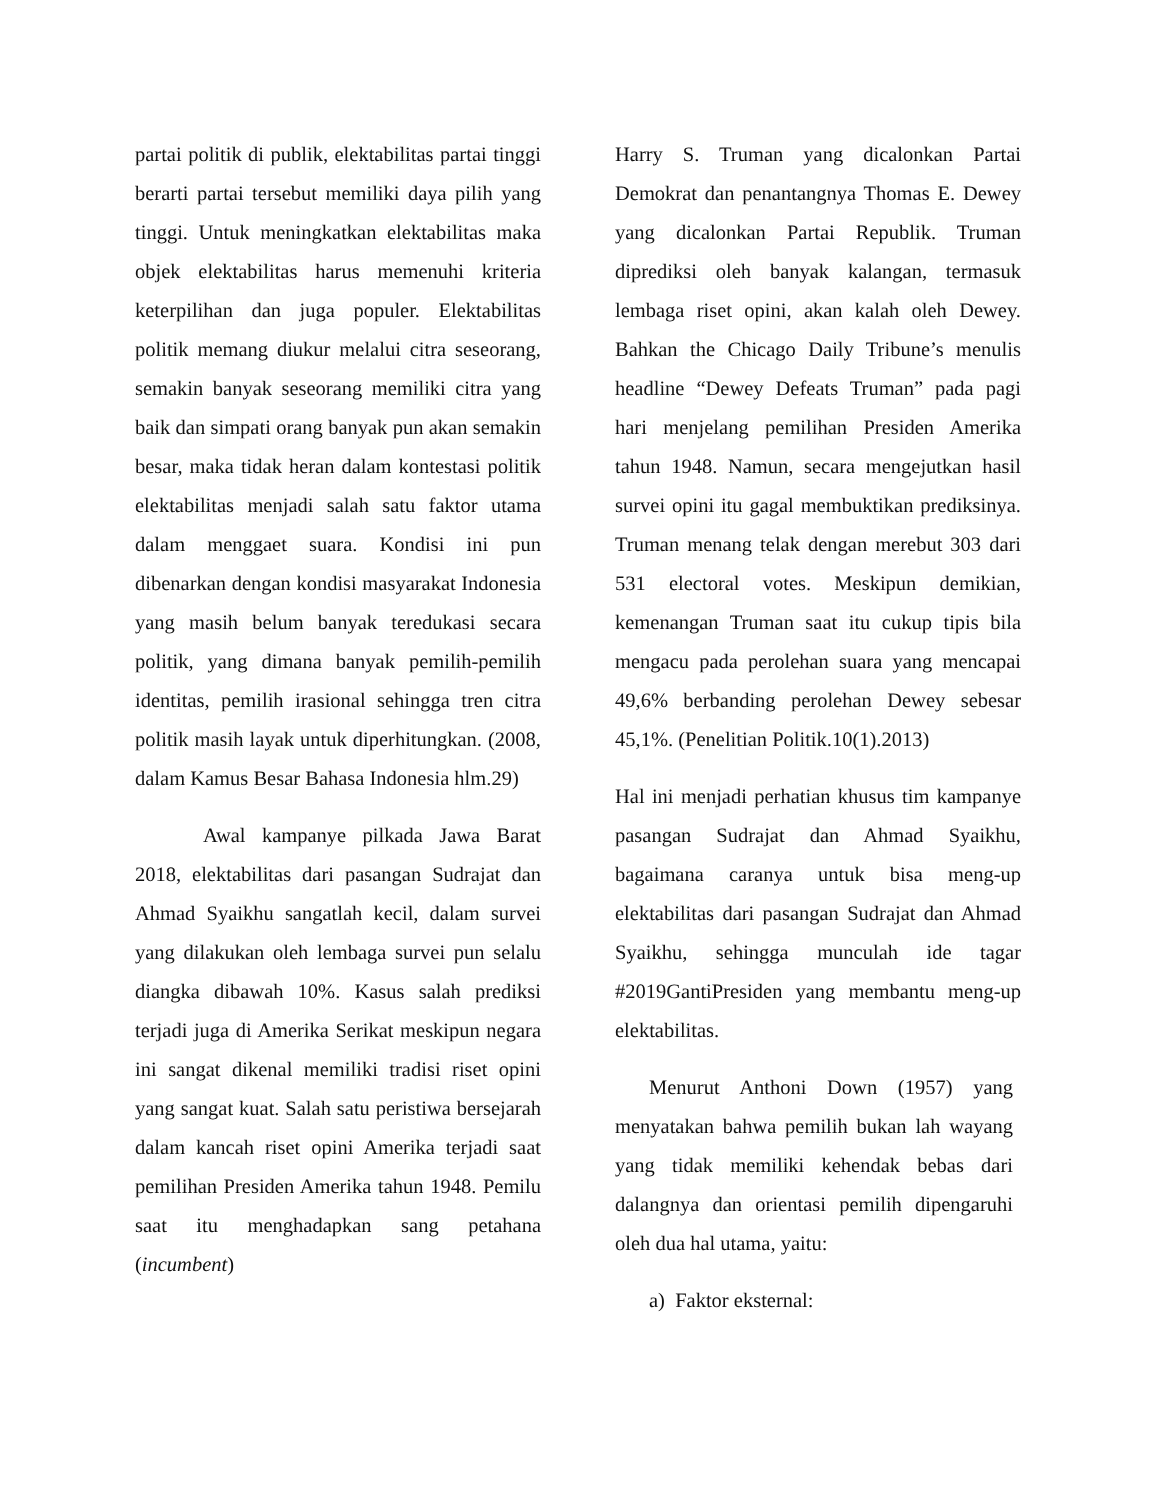partai politik di publik, elektabilitas partai tinggi berarti partai tersebut memiliki daya pilih yang tinggi. Untuk meningkatkan elektabilitas maka objek elektabilitas harus memenuhi kriteria keterpilihan dan juga populer. Elektabilitas politik memang diukur melalui citra seseorang, semakin banyak seseorang memiliki citra yang baik dan simpati orang banyak pun akan semakin besar, maka tidak heran dalam kontestasi politik elektabilitas menjadi salah satu faktor utama dalam menggaet suara. Kondisi ini pun dibenarkan dengan kondisi masyarakat Indonesia yang masih belum banyak teredukasi secara politik, yang dimana banyak pemilih-pemilih identitas, pemilih irasional sehingga tren citra politik masih layak untuk diperhitungkan. (2008, dalam Kamus Besar Bahasa Indonesia hlm.29)
Awal kampanye pilkada Jawa Barat 2018, elektabilitas dari pasangan Sudrajat dan Ahmad Syaikhu sangatlah kecil, dalam survei yang dilakukan oleh lembaga survei pun selalu diangka dibawah 10%. Kasus salah prediksi terjadi juga di Amerika Serikat meskipun negara ini sangat dikenal memiliki tradisi riset opini yang sangat kuat. Salah satu peristiwa bersejarah dalam kancah riset opini Amerika terjadi saat pemilihan Presiden Amerika tahun 1948. Pemilu saat itu menghadapkan sang petahana (incumbent)
Harry S. Truman yang dicalonkan Partai Demokrat dan penantangnya Thomas E. Dewey yang dicalonkan Partai Republik. Truman diprediksi oleh banyak kalangan, termasuk lembaga riset opini, akan kalah oleh Dewey. Bahkan the Chicago Daily Tribune’s menulis headline “Dewey Defeats Truman” pada pagi hari menjelang pemilihan Presiden Amerika tahun 1948. Namun, secara mengejutkan hasil survei opini itu gagal membuktikan prediksinya. Truman menang telak dengan merebut 303 dari 531 electoral votes. Meskipun demikian, kemenangan Truman saat itu cukup tipis bila mengacu pada perolehan suara yang mencapai 49,6% berbanding perolehan Dewey sebesar 45,1%. (Penelitian Politik.10(1).2013)
Hal ini menjadi perhatian khusus tim kampanye pasangan Sudrajat dan Ahmad Syaikhu, bagaimana caranya untuk bisa meng-up elektabilitas dari pasangan Sudrajat dan Ahmad Syaikhu, sehingga munculah ide tagar #2019GantiPresiden yang membantu meng-up elektabilitas.
Menurut Anthoni Down (1957) yang menyatakan bahwa pemilih bukan lah wayang yang tidak memiliki kehendak bebas dari dalangnya dan orientasi pemilih dipengaruhi oleh dua hal utama, yaitu:
a) Faktor eksternal: